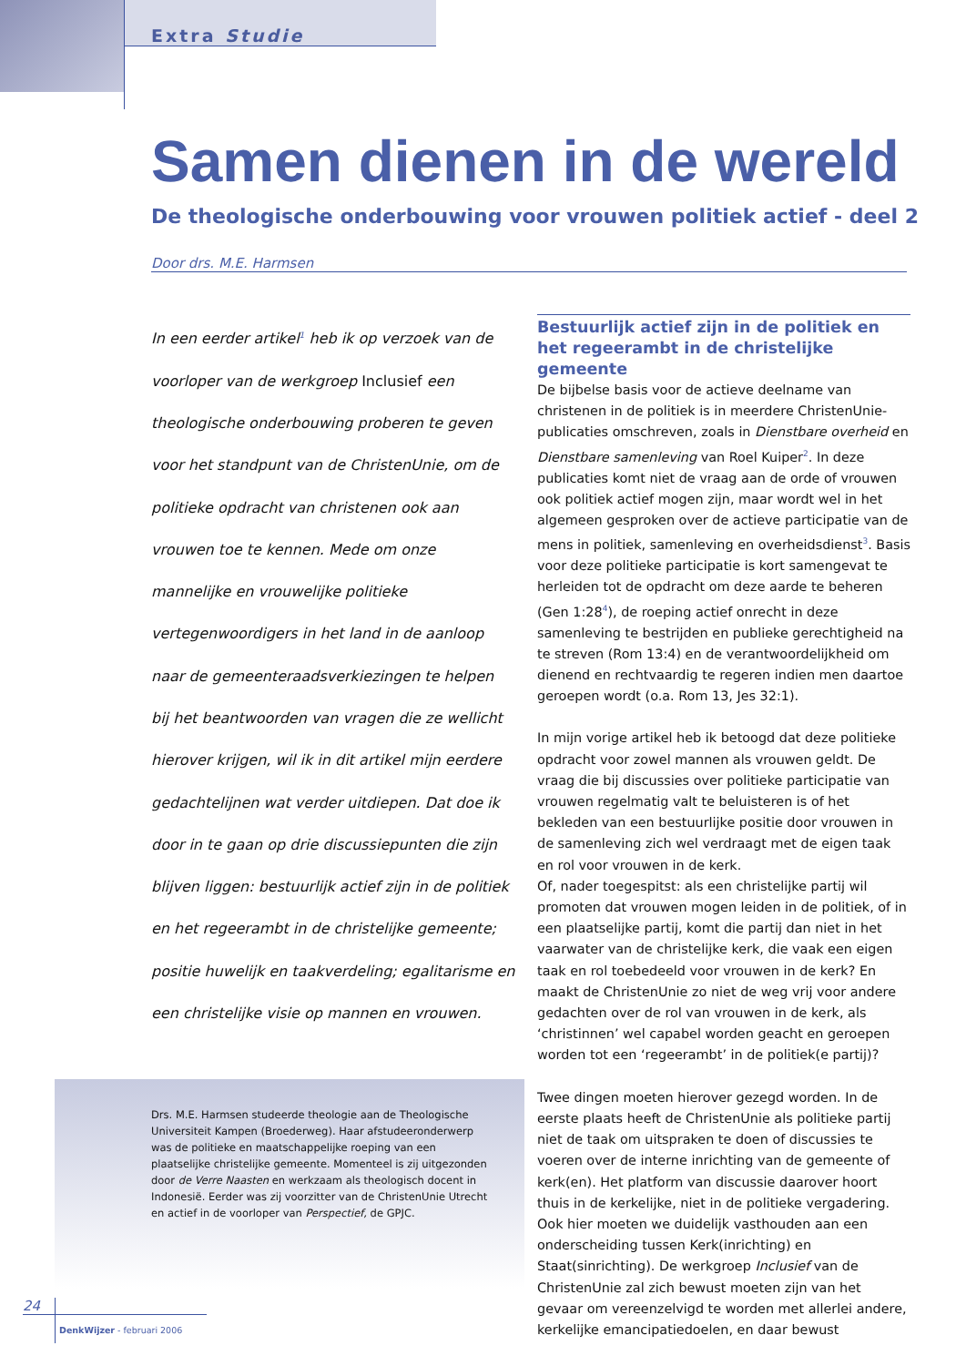Extra Studie
Samen dienen in de wereld
De theologische onderbouwing voor vrouwen politiek actief - deel 2
Door drs. M.E. Harmsen
In een eerder artikel<sup>1</sup> heb ik op verzoek van de voorloper van de werkgroep Inclusief een theologische onderbouwing proberen te geven voor het standpunt van de ChristenUnie, om de politieke opdracht van christenen ook aan vrouwen toe te kennen. Mede om onze mannelijke en vrouwelijke politieke vertegenwoordigers in het land in de aanloop naar de gemeenteraadsverkiezingen te helpen bij het beantwoorden van vragen die ze wellicht hierover krijgen, wil ik in dit artikel mijn eerdere gedachtelijnen wat verder uitdiepen. Dat doe ik door in te gaan op drie discussiepunten die zijn blijven liggen: bestuurlijk actief zijn in de politiek en het regeerambt in de christelijke gemeente; positie huwelijk en taakverdeling; egalitarisme en een christelijke visie op mannen en vrouwen.
Drs. M.E. Harmsen studeerde theologie aan de Theologische Universiteit Kampen (Broederweg). Haar afstudeeronderwerp was de politieke en maatschappelijke roeping van een plaatselijke christelijke gemeente. Momenteel is zij uitgezonden door de Verre Naasten en werkzaam als theologisch docent in Indonesië. Eerder was zij voorzitter van de ChristenUnie Utrecht en actief in de voorloper van Perspectief, de GPJC.
Bestuurlijk actief zijn in de politiek en het regeerambt in de christelijke gemeente
De bijbelse basis voor de actieve deelname van christenen in de politiek is in meerdere ChristenUnie-publicaties omschreven, zoals in Dienstbare overheid en Dienstbare samenleving van Roel Kuiper<sup>2</sup>. In deze publicaties komt niet de vraag aan de orde of vrouwen ook politiek actief mogen zijn, maar wordt wel in het algemeen gesproken over de actieve participatie van de mens in politiek, samenleving en overheidsdienst<sup>3</sup>. Basis voor deze politieke participatie is kort samengevat te herleiden tot de opdracht om deze aarde te beheren (Gen 1:28<sup>4</sup>), de roeping actief onrecht in deze samenleving te bestrijden en publieke gerechtigheid na te streven (Rom 13:4) en de verantwoordelijkheid om dienend en rechtvaardig te regeren indien men daartoe geroepen wordt (o.a. Rom 13, Jes 32:1).
In mijn vorige artikel heb ik betoogd dat deze politieke opdracht voor zowel mannen als vrouwen geldt. De vraag die bij discussies over politieke participatie van vrouwen regelmatig valt te beluisteren is of het bekleden van een bestuurlijke positie door vrouwen in de samenleving zich wel verdraagt met de eigen taak en rol voor vrouwen in de kerk.
Of, nader toegespitst: als een christelijke partij wil promoten dat vrouwen mogen leiden in de politiek, of in een plaatselijke partij, komt die partij dan niet in het vaarwater van de christelijke kerk, die vaak een eigen taak en rol toebedeeld voor vrouwen in de kerk? En maakt de ChristenUnie zo niet de weg vrij voor andere gedachten over de rol van vrouwen in de kerk, als ‘christinnen’ wel capabel worden geacht en geroepen worden tot een ‘regeerambt’ in de politiek(e partij)?
Twee dingen moeten hierover gezegd worden. In de eerste plaats heeft de ChristenUnie als politieke partij niet de taak om uitspraken te doen of discussies te voeren over de interne inrichting van de gemeente of kerk(en). Het platform van discussie daarover hoort thuis in de kerkelijke, niet in de politieke vergadering. Ook hier moeten we duidelijk vasthouden aan een onderscheiding tussen Kerk(inrichting) en Staat(sinrichting). De werkgroep Inclusief van de ChristenUnie zal zich bewust moeten zijn van het gevaar om vereenzelvigd te worden met allerlei andere, kerkelijke emancipatiedoelen, en daar bewust
24
DenkWijzer - februari 2006